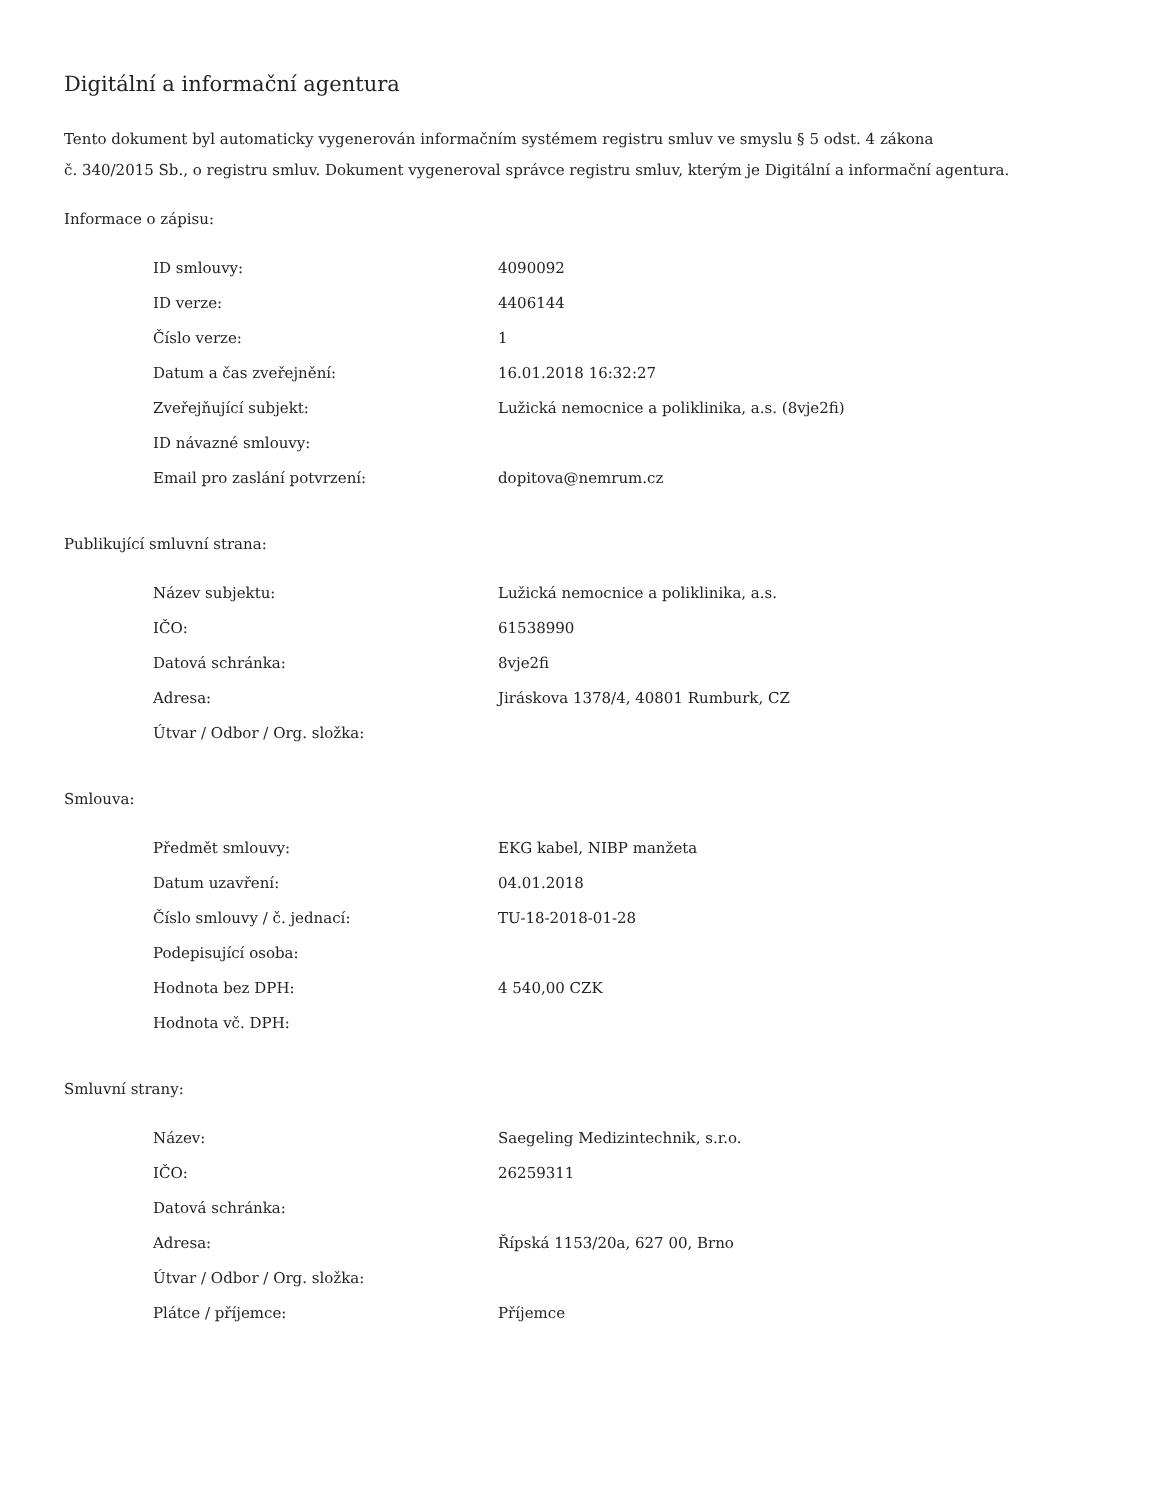Digitální a informační agentura
Tento dokument byl automaticky vygenerován informačním systémem registru smluv ve smyslu § 5 odst. 4 zákona
č. 340/2015 Sb., o registru smluv. Dokument vygeneroval správce registru smluv, kterým je Digitální a informační agentura.
Informace o zápisu:
| ID smlouvy: | 4090092 |
| ID verze: | 4406144 |
| Číslo verze: | 1 |
| Datum a čas zveřejnění: | 16.01.2018 16:32:27 |
| Zveřejňující subjekt: | Lužická nemocnice a poliklinika, a.s. (8vje2fi) |
| ID návazné smlouvy: | |
| Email pro zaslání potvrzení: | dopitova@nemrum.cz |
Publikující smluvní strana:
| Název subjektu: | Lužická nemocnice a poliklinika, a.s. |
| IČO: | 61538990 |
| Datová schránka: | 8vje2fi |
| Adresa: | Jiráskova 1378/4, 40801 Rumburk, CZ |
| Útvar / Odbor / Org. složka: | |
Smlouva:
| Předmět smlouvy: | EKG kabel, NIBP manžeta |
| Datum uzavření: | 04.01.2018 |
| Číslo smlouvy / č. jednací: | TU-18-2018-01-28 |
| Podepisující osoba: | |
| Hodnota bez DPH: | 4 540,00 CZK |
| Hodnota vč. DPH: | |
Smluvní strany:
| Název: | Saegeling Medizintechnik, s.r.o. |
| IČO: | 26259311 |
| Datová schránka: | |
| Adresa: | Řípská 1153/20a, 627 00, Brno |
| Útvar / Odbor / Org. složka: | |
| Plátce / příjemce: | Příjemce |